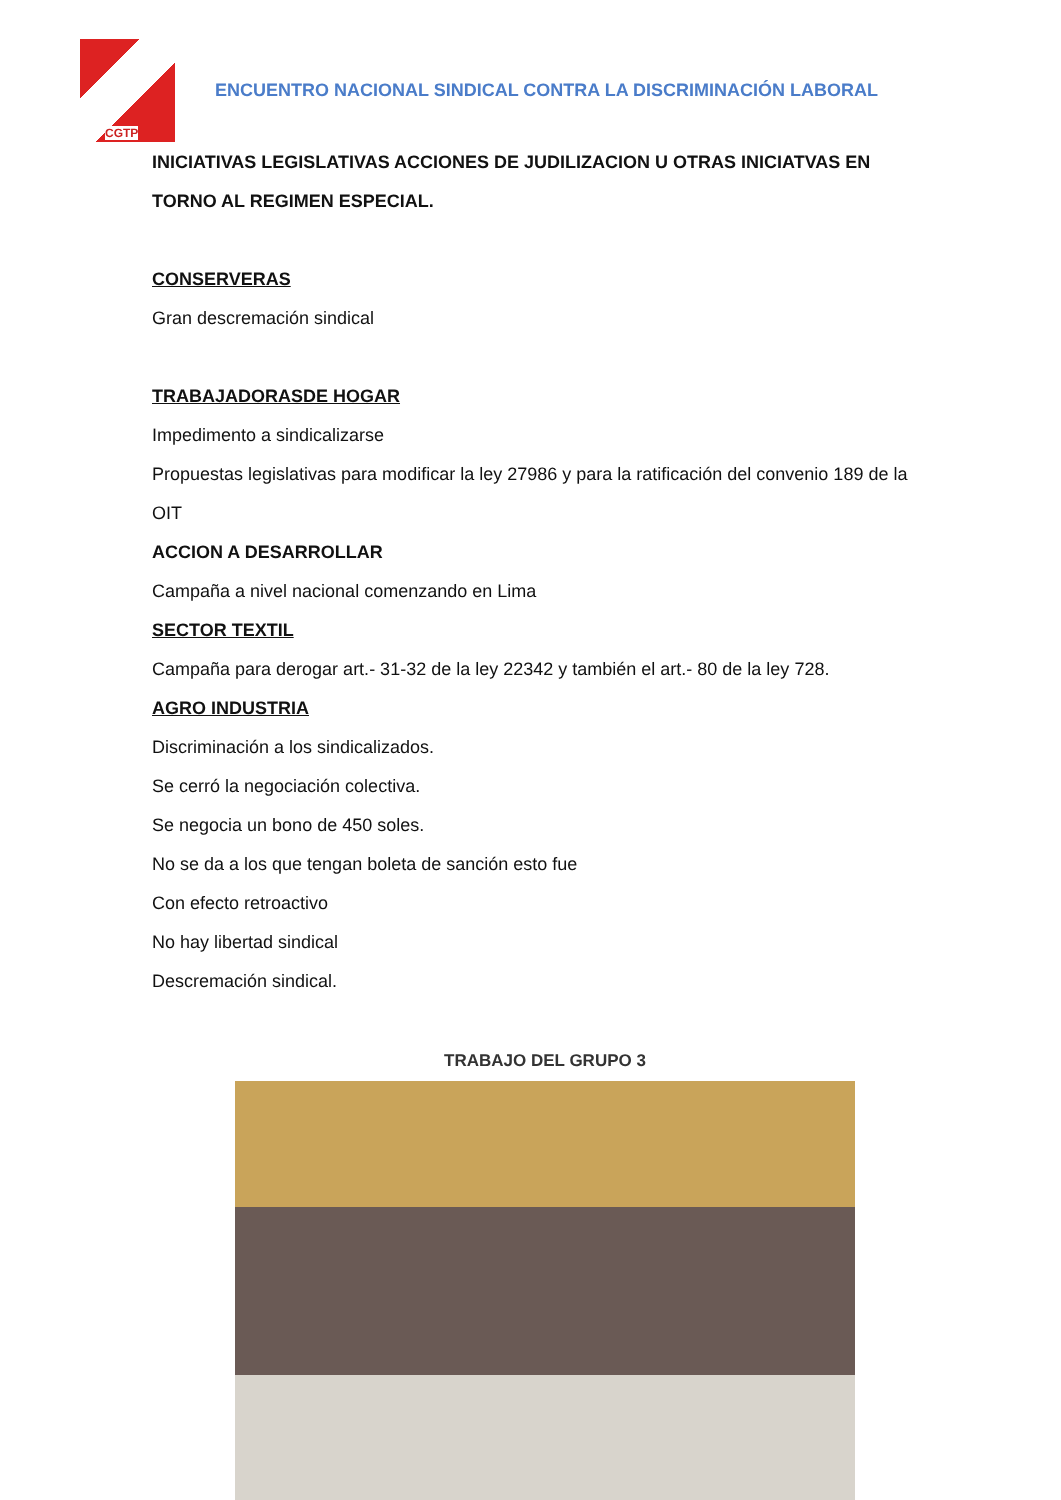CGTP
ENCUENTRO NACIONAL SINDICAL CONTRA LA DISCRIMINACIÓN LABORAL
INICIATIVAS LEGISLATIVAS ACCIONES DE JUDILIZACION U OTRAS INICIATVAS EN TORNO AL REGIMEN ESPECIAL.
CONSERVERAS
Gran descremación sindical
TRABAJADORASDE HOGAR
Impedimento a sindicalizarse
Propuestas legislativas para modificar la ley 27986 y para la ratificación del convenio 189 de la OIT
ACCION A DESARROLLAR
Campaña a nivel nacional comenzando en Lima
SECTOR TEXTIL
Campaña para derogar art.- 31-32 de la ley 22342 y también el art.- 80 de la ley 728.
AGRO INDUSTRIA
Discriminación a los sindicalizados.
Se cerró la negociación colectiva.
Se negocia un bono de 450 soles.
No se da a los que tengan boleta de sanción esto fue
Con efecto retroactivo
No hay libertad sindical
Descremación sindical.
TRABAJO DEL GRUPO 3